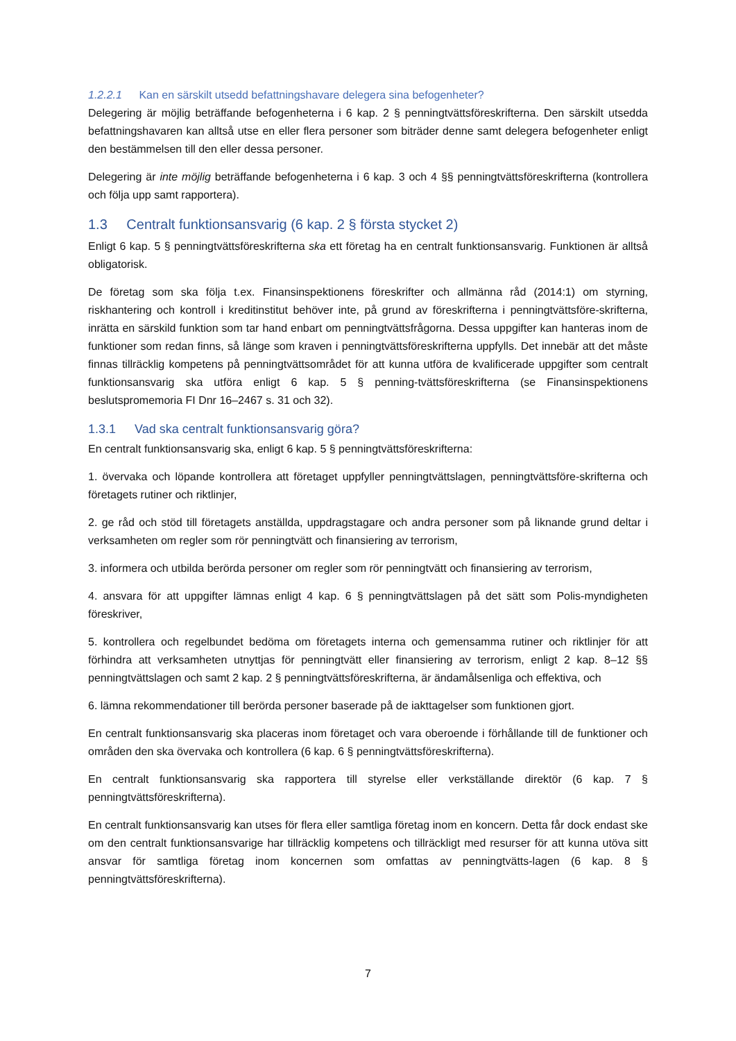1.2.2.1 Kan en särskilt utsedd befattningshavare delegera sina befogenheter?
Delegering är möjlig beträffande befogenheterna i 6 kap. 2 § penningtvättsföreskrifterna. Den särskilt utsedda befattningshavaren kan alltså utse en eller flera personer som biträder denne samt delegera befogenheter enligt den bestämmelsen till den eller dessa personer.
Delegering är inte möjlig beträffande befogenheterna i 6 kap. 3 och 4 §§ penningtvättsföreskrifterna (kontrollera och följa upp samt rapportera).
1.3 Centralt funktionsansvarig (6 kap. 2 § första stycket 2)
Enligt 6 kap. 5 § penningtvättsföreskrifterna ska ett företag ha en centralt funktionsansvarig. Funktionen är alltså obligatorisk.
De företag som ska följa t.ex. Finansinspektionens föreskrifter och allmänna råd (2014:1) om styrning, riskhantering och kontroll i kreditinstitut behöver inte, på grund av föreskrifterna i penningtvättsföre-skrifterna, inrätta en särskild funktion som tar hand enbart om penningtvättsfrågorna. Dessa uppgifter kan hanteras inom de funktioner som redan finns, så länge som kraven i penningtvättsföreskrifterna uppfylls. Det innebär att det måste finnas tillräcklig kompetens på penningtvättsområdet för att kunna utföra de kvalificerade uppgifter som centralt funktionsansvarig ska utföra enligt 6 kap. 5 § penning-tvättsföreskrifterna (se Finansinspektionens beslutspromemoria FI Dnr 16–2467 s. 31 och 32).
1.3.1 Vad ska centralt funktionsansvarig göra?
En centralt funktionsansvarig ska, enligt 6 kap. 5 § penningtvättsföreskrifterna:
1. övervaka och löpande kontrollera att företaget uppfyller penningtvättslagen, penningtvättsföre-skrifterna och företagets rutiner och riktlinjer,
2. ge råd och stöd till företagets anställda, uppdragstagare och andra personer som på liknande grund deltar i verksamheten om regler som rör penningtvätt och finansiering av terrorism,
3. informera och utbilda berörda personer om regler som rör penningtvätt och finansiering av terrorism,
4. ansvara för att uppgifter lämnas enligt 4 kap. 6 § penningtvättslagen på det sätt som Polis-myndigheten föreskriver,
5. kontrollera och regelbundet bedöma om företagets interna och gemensamma rutiner och riktlinjer för att förhindra att verksamheten utnyttjas för penningtvätt eller finansiering av terrorism, enligt 2 kap. 8–12 §§ penningtvättslagen och samt 2 kap. 2 § penningtvättsföreskrifterna, är ändamålsenliga och effektiva, och
6. lämna rekommendationer till berörda personer baserade på de iakttagelser som funktionen gjort.
En centralt funktionsansvarig ska placeras inom företaget och vara oberoende i förhållande till de funktioner och områden den ska övervaka och kontrollera (6 kap. 6 § penningtvättsföreskrifterna).
En centralt funktionsansvarig ska rapportera till styrelse eller verkställande direktör (6 kap. 7 § penningtvättsföreskrifterna).
En centralt funktionsansvarig kan utses för flera eller samtliga företag inom en koncern. Detta får dock endast ske om den centralt funktionsansvarige har tillräcklig kompetens och tillräckligt med resurser för att kunna utöva sitt ansvar för samtliga företag inom koncernen som omfattas av penningtvätts-lagen (6 kap. 8 § penningtvättsföreskrifterna).
7